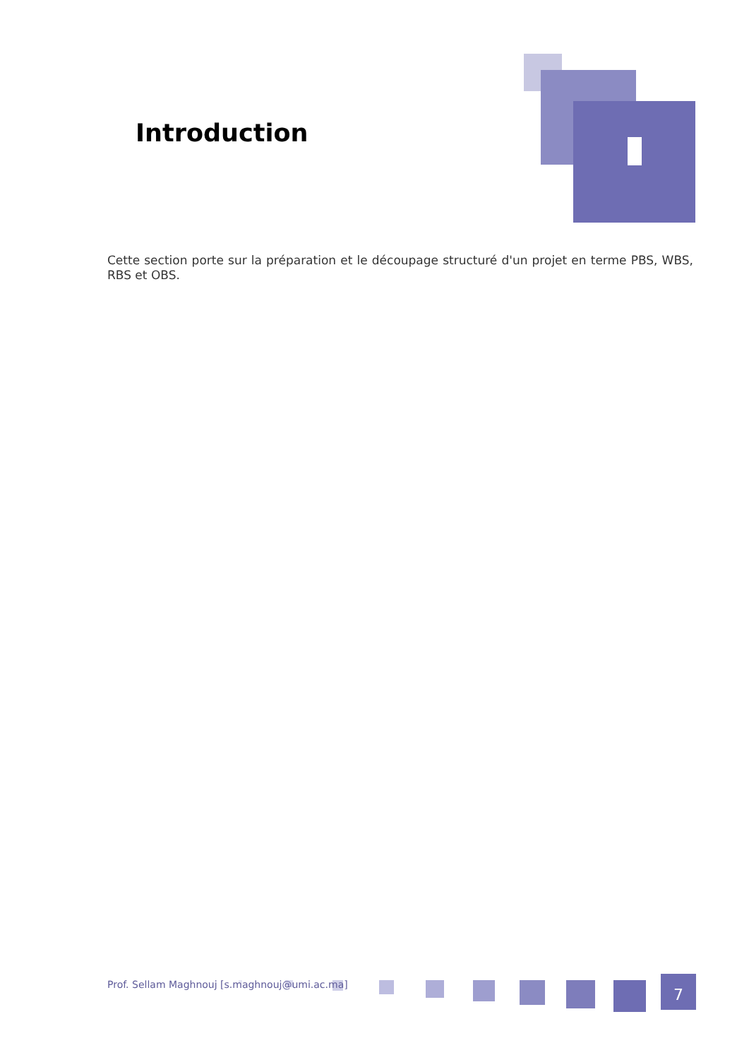Introduction
Cette section porte sur la préparation et le découpage structuré d'un projet en terme PBS, WBS, RBS et OBS.
Prof. Sellam Maghnouj [s.maghnouj@umi.ac.ma]
7